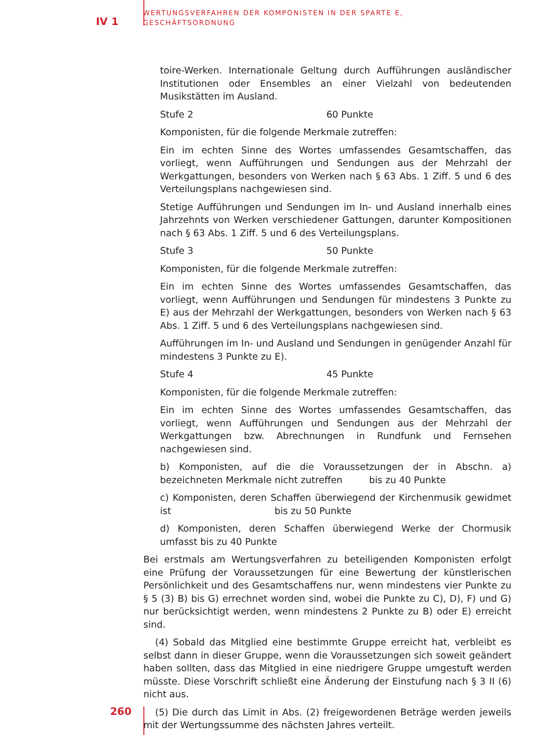IV 1
WERTUNGSVERFAHREN DER KOMPONISTEN IN DER SPARTE E,
GESCHÄFTSORDNUNG
toire-Werken. Internationale Geltung durch Aufführungen ausländischer Institutionen oder Ensembles an einer Vielzahl von bedeutenden Musikstätten im Ausland.
Stufe 2 60 Punkte
Komponisten, für die folgende Merkmale zutreffen:
Ein im echten Sinne des Wortes umfassendes Gesamtschaffen, das vorliegt, wenn Aufführungen und Sendungen aus der Mehrzahl der Werkgattungen, besonders von Werken nach § 63 Abs. 1 Ziff. 5 und 6 des Verteilungsplans nachgewiesen sind.
Stetige Aufführungen und Sendungen im In- und Ausland innerhalb eines Jahrzehnts von Werken verschiedener Gattungen, darunter Kompositionen nach § 63 Abs. 1 Ziff. 5 und 6 des Verteilungsplans.
Stufe 3 50 Punkte
Komponisten, für die folgende Merkmale zutreffen:
Ein im echten Sinne des Wortes umfassendes Gesamtschaffen, das vorliegt, wenn Aufführungen und Sendungen für mindestens 3 Punkte zu E) aus der Mehrzahl der Werkgattungen, besonders von Werken nach § 63 Abs. 1 Ziff. 5 und 6 des Verteilungsplans nachgewiesen sind.
Aufführungen im In- und Ausland und Sendungen in genügender Anzahl für mindestens 3 Punkte zu E).
Stufe 4 45 Punkte
Komponisten, für die folgende Merkmale zutreffen:
Ein im echten Sinne des Wortes umfassendes Gesamtschaffen, das vorliegt, wenn Aufführungen und Sendungen aus der Mehrzahl der Werkgattungen bzw. Abrechnungen in Rundfunk und Fernsehen nachgewiesen sind.
b) Komponisten, auf die die Voraussetzungen der in Abschn. a) bezeichneten Merkmale nicht zutreffen bis zu 40 Punkte
c) Komponisten, deren Schaffen überwiegend der Kirchenmusik gewidmet ist bis zu 50 Punkte
d) Komponisten, deren Schaffen überwiegend Werke der Chormusik umfasst bis zu 40 Punkte
Bei erstmals am Wertungsverfahren zu beteiligenden Komponisten erfolgt eine Prüfung der Voraussetzungen für eine Bewertung der künstlerischen Persönlichkeit und des Gesamtschaffens nur, wenn mindestens vier Punkte zu § 5 (3) B) bis G) errechnet worden sind, wobei die Punkte zu C), D), F) und G) nur berücksichtigt werden, wenn mindestens 2 Punkte zu B) oder E) erreicht sind.
(4) Sobald das Mitglied eine bestimmte Gruppe erreicht hat, verbleibt es selbst dann in dieser Gruppe, wenn die Voraussetzungen sich soweit geändert haben sollten, dass das Mitglied in eine niedrigere Gruppe umgestuft werden müsste. Diese Vorschrift schließt eine Änderung der Einstufung nach § 3 II (6) nicht aus.
(5) Die durch das Limit in Abs. (2) freigewordenen Beträge werden jeweils mit der Wertungssumme des nächsten Jahres verteilt.
260